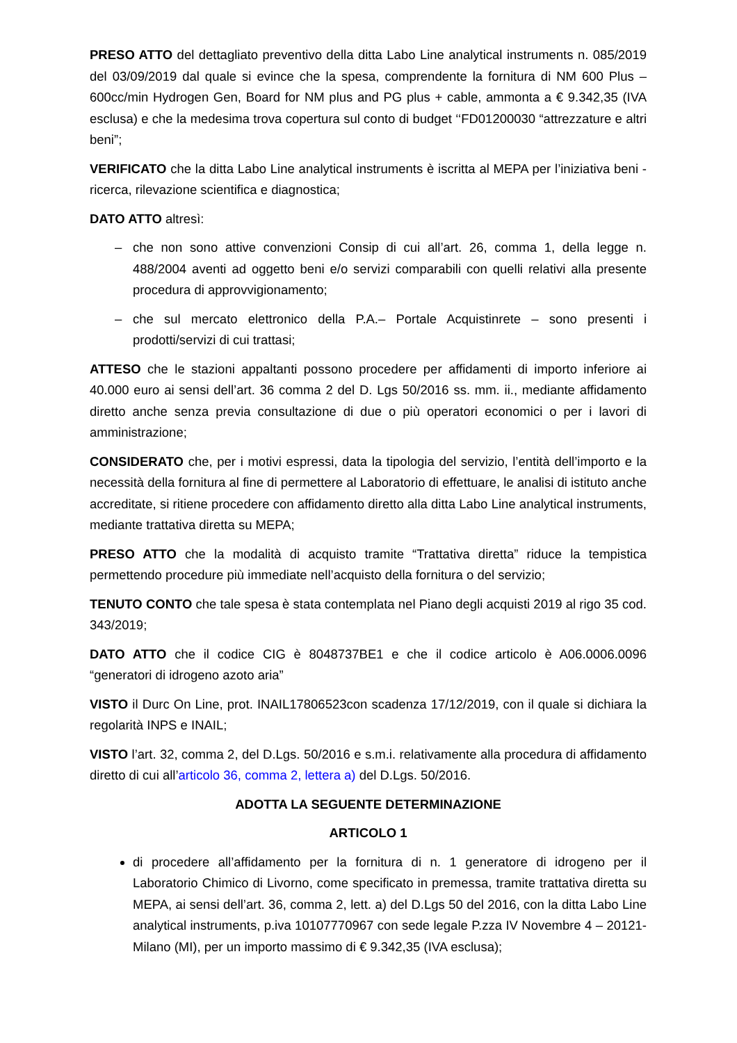PRESO ATTO del dettagliato preventivo della ditta Labo Line analytical instruments n. 085/2019 del 03/09/2019 dal quale si evince che la spesa, comprendente la fornitura di NM 600 Plus – 600cc/min Hydrogen Gen, Board for NM plus and PG plus + cable, ammonta a € 9.342,35 (IVA esclusa) e che la medesima trova copertura sul conto di budget ‘‘FD01200030 “attrezzature e altri beni”;
VERIFICATO che la ditta Labo Line analytical instruments è iscritta al MEPA per l’iniziativa beni - ricerca, rilevazione scientifica e diagnostica;
DATO ATTO altresì:
– che non sono attive convenzioni Consip di cui all’art. 26, comma 1, della legge n. 488/2004 aventi ad oggetto beni e/o servizi comparabili con quelli relativi alla presente procedura di approvvigionamento;
– che sul mercato elettronico della P.A.– Portale Acquistinrete – sono presenti i prodotti/servizi di cui trattasi;
ATTESO che le stazioni appaltanti possono procedere per affidamenti di importo inferiore ai 40.000 euro ai sensi dell’art. 36 comma 2 del D. Lgs 50/2016 ss. mm. ii., mediante affidamento diretto anche senza previa consultazione di due o più operatori economici o per i lavori di amministrazione;
CONSIDERATO che, per i motivi espressi, data la tipologia del servizio, l’entità dell’importo e la necessità della fornitura al fine di permettere al Laboratorio di effettuare, le analisi di istituto anche accreditate, si ritiene procedere con affidamento diretto alla ditta Labo Line analytical instruments, mediante trattativa diretta su MEPA;
PRESO ATTO che la modalità di acquisto tramite “Trattativa diretta” riduce la tempistica permettendo procedure più immediate nell’acquisto della fornitura o del servizio;
TENUTO CONTO che tale spesa è stata contemplata nel Piano degli acquisti 2019 al rigo 35 cod. 343/2019;
DATO ATTO che il codice CIG è 8048737BE1 e che il codice articolo è A06.0006.0096 “generatori di idrogeno azoto aria”
VISTO il Durc On Line, prot. INAIL17806523con scadenza 17/12/2019, con il quale si dichiara la regolarità INPS e INAIL;
VISTO l’art. 32, comma 2, del D.Lgs. 50/2016 e s.m.i. relativamente alla procedura di affidamento diretto di cui all’articolo 36, comma 2, lettera a) del D.Lgs. 50/2016.
ADOTTA LA SEGUENTE DETERMINAZIONE
ARTICOLO 1
di procedere all’affidamento per la fornitura di n. 1 generatore di idrogeno per il Laboratorio Chimico di Livorno, come specificato in premessa, tramite trattativa diretta su MEPA, ai sensi dell’art. 36, comma 2, lett. a) del D.Lgs 50 del 2016, con la ditta Labo Line analytical instruments, p.iva 10107770967 con sede legale P.zza IV Novembre 4 – 20121- Milano (MI), per un importo massimo di € 9.342,35 (IVA esclusa);